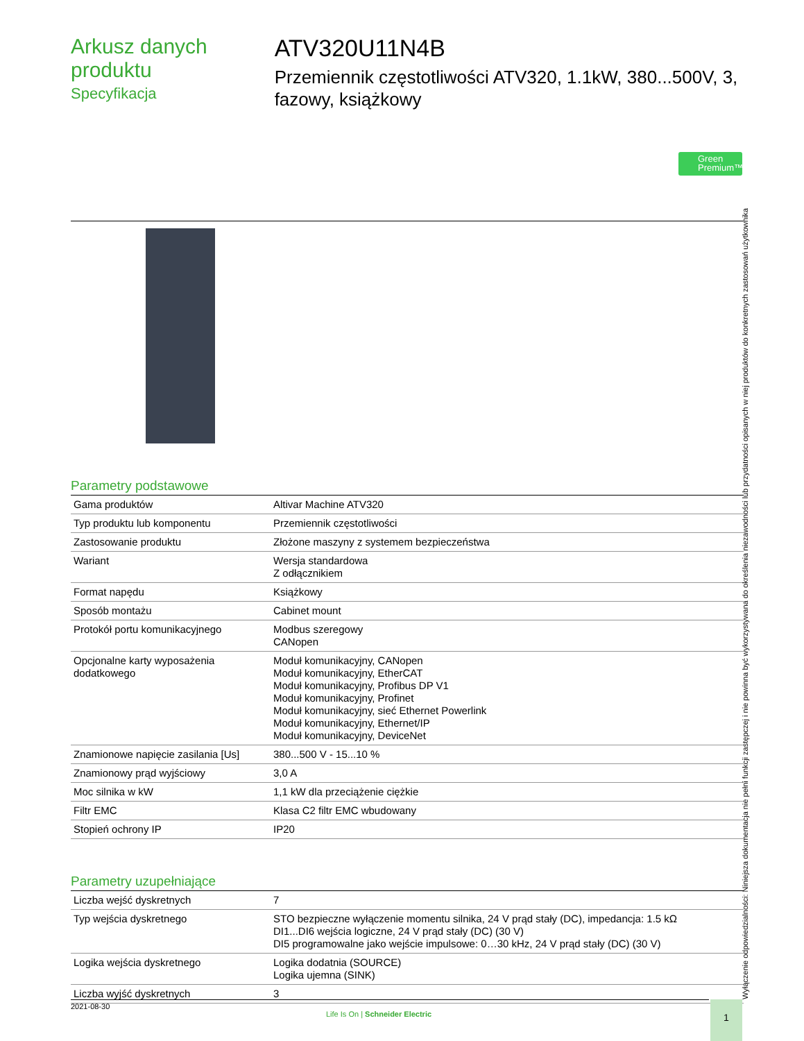Arkusz danych produktu
Specyfikacja
ATV320U11N4B
Przemiennik częstotliwości ATV320, 1.1kW, 380...500V, 3, fazowy, książkowy
Green
Premium™
Parametry podstawowe
| Gama produktów | Altivar Machine ATV320 |
| Typ produktu lub komponentu | Przemiennik częstotliwości |
| Zastosowanie produktu | Złożone maszyny z systemem bezpieczeństwa |
| Wariant | Wersja standardowa Z odłącznikiem |
| Format napędu | Książkowy |
| Sposób montażu | Cabinet mount |
| Protokół portu komunikacyjnego | Modbus szeregowy CANopen |
| Opcjonalne karty wyposażenia dodatkowego | Moduł komunikacyjny, CANopen Moduł komunikacyjny, EtherCAT Moduł komunikacyjny, Profibus DP V1 Moduł komunikacyjny, Profinet Moduł komunikacyjny, sieć Ethernet Powerlink Moduł komunikacyjny, Ethernet/IP Moduł komunikacyjny, DeviceNet |
| Znamionowe napięcie zasilania [Us] | 380...500 V - 15...10 % |
| Znamionowy prąd wyjściowy | 3,0 A |
| Moc silnika w kW | 1,1 kW dla przeciążenie ciężkie |
| Filtr EMC | Klasa C2 filtr EMC wbudowany |
| Stopień ochrony IP | IP20 |
Parametry uzupełniające
| Liczba wejść dyskretnych | 7 |
| Typ wejścia dyskretnego | STO bezpieczne wyłączenie momentu silnika, 24 V prąd stały (DC), impedancja: 1.5 kΩ DI1...DI6 wejścia logiczne, 24 V prąd stały (DC) (30 V) DI5 programowalne jako wejście impulsowe: 0…30 kHz, 24 V prąd stały (DC) (30 V) |
| Logika wejścia dyskretnego | Logika dodatnia (SOURCE) Logika ujemna (SINK) |
| Liczba wyjść dyskretnych | 3 |
Wyłączenie odpowiedzialności: Niniejsza dokumentacja nie pełni funkcji zastępczej i nie powinna być wykorzystywana do określenia niezawodności lub przydatności opisanych w niej produktów do konkretnych zastosowań użytkownika
2021-08-30
Life Is On | Schneider Electric
1